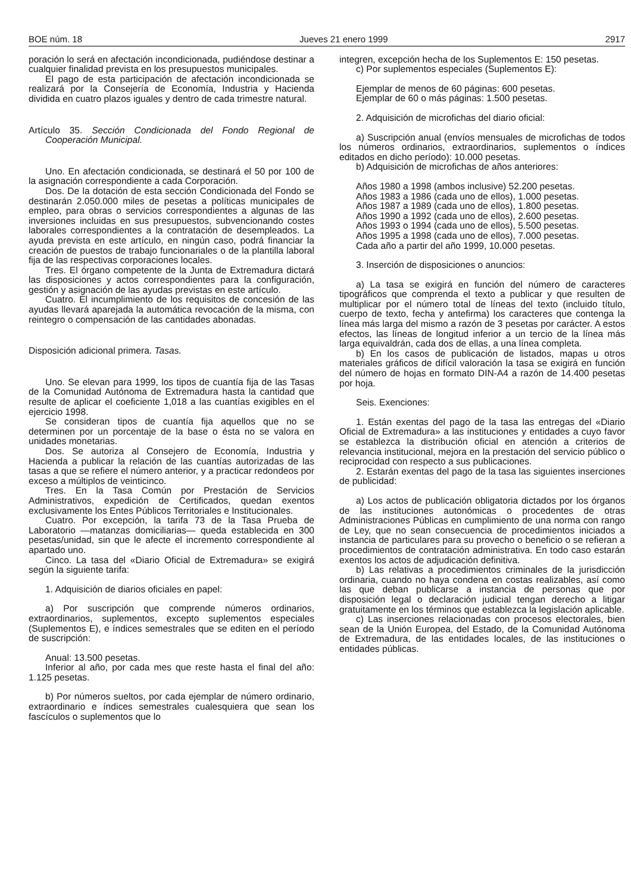BOE núm. 18 Jueves 21 enero 1999 2917
poración lo será en afectación incondicionada, pudiéndose destinar a cualquier finalidad prevista en los presupuestos municipales.
El pago de esta participación de afectación incondicionada se realizará por la Consejería de Economía, Industria y Hacienda dividida en cuatro plazos iguales y dentro de cada trimestre natural.
Artículo 35. Sección Condicionada del Fondo Regional de Cooperación Municipal.
Uno. En afectación condicionada, se destinará el 50 por 100 de la asignación correspondiente a cada Corporación.
Dos. De la dotación de esta sección Condicionada del Fondo se destinarán 2.050.000 miles de pesetas a políticas municipales de empleo, para obras o servicios correspondientes a algunas de las inversiones incluidas en sus presupuestos, subvencionando costes laborales correspondientes a la contratación de desempleados. La ayuda prevista en este artículo, en ningún caso, podrá financiar la creación de puestos de trabajo funcionariales o de la plantilla laboral fija de las respectivas corporaciones locales.
Tres. El órgano competente de la Junta de Extremadura dictará las disposiciones y actos correspondientes para la configuración, gestión y asignación de las ayudas previstas en este artículo.
Cuatro. El incumplimiento de los requisitos de concesión de las ayudas llevará aparejada la automática revocación de la misma, con reintegro o compensación de las cantidades abonadas.
Disposición adicional primera. Tasas.
Uno. Se elevan para 1999, los tipos de cuantía fija de las Tasas de la Comunidad Autónoma de Extremadura hasta la cantidad que resulte de aplicar el coeficiente 1,018 a las cuantías exigibles en el ejercicio 1998.
Se consideran tipos de cuantía fija aquellos que no se determinen por un porcentaje de la base o ésta no se valora en unidades monetarias.
Dos. Se autoriza al Consejero de Economía, Industria y Hacienda a publicar la relación de las cuantías autorizadas de las tasas a que se refiere el número anterior, y a practicar redondeos por exceso a múltiplos de veinticinco.
Tres. En la Tasa Común por Prestación de Servicios Administrativos, expedición de Certificados, quedan exentos exclusivamente los Entes Públicos Territoriales e Institucionales.
Cuatro. Por excepción, la tarifa 73 de la Tasa Prueba de Laboratorio —matanzas domiciliarias— queda establecida en 300 pesetas/unidad, sin que le afecte el incremento correspondiente al apartado uno.
Cinco. La tasa del «Diario Oficial de Extremadura» se exigirá según la siguiente tarifa:
1. Adquisición de diarios oficiales en papel:
a) Por suscripción que comprende números ordinarios, extraordinarios, suplementos, excepto suplementos especiales (Suplementos E), e índices semestrales que se editen en el período de suscripción:
Anual: 13.500 pesetas.
Inferior al año, por cada mes que reste hasta el final del año: 1.125 pesetas.
b) Por números sueltos, por cada ejemplar de número ordinario, extraordinario e índices semestrales cualesquiera que sean los fascículos o suplementos que lo
integren, excepción hecha de los Suplementos E: 150 pesetas.
c) Por suplementos especiales (Suplementos E):
Ejemplar de menos de 60 páginas: 600 pesetas.
Ejemplar de 60 o más páginas: 1.500 pesetas.
2. Adquisición de microfichas del diario oficial:
a) Suscripción anual (envíos mensuales de microfichas de todos los números ordinarios, extraordinarios, suplementos o índices editados en dicho período): 10.000 pesetas.
b) Adquisición de microfichas de años anteriores:
Años 1980 a 1998 (ambos inclusive) 52.200 pesetas.
Años 1983 a 1986 (cada uno de ellos), 1.000 pesetas.
Años 1987 a 1989 (cada uno de ellos), 1.800 pesetas.
Años 1990 a 1992 (cada uno de ellos), 2.600 pesetas.
Años 1993 o 1994 (cada uno de ellos), 5.500 pesetas.
Años 1995 a 1998 (cada uno de ellos), 7.000 pesetas.
Cada año a partir del año 1999, 10.000 pesetas.
3. Inserción de disposiciones o anuncios:
a) La tasa se exigirá en función del número de caracteres tipográficos que comprenda el texto a publicar y que resulten de multiplicar por el número total de líneas del texto (incluido título, cuerpo de texto, fecha y antefirma) los caracteres que contenga la línea más larga del mismo a razón de 3 pesetas por carácter. A estos efectos, las líneas de longitud inferior a un tercio de la línea más larga equivaldrán, cada dos de ellas, a una línea completa.
b) En los casos de publicación de listados, mapas u otros materiales gráficos de difícil valoración la tasa se exigirá en función del número de hojas en formato DIN-A4 a razón de 14.400 pesetas por hoja.
Seis. Exenciones:
1. Están exentas del pago de la tasa las entregas del «Diario Oficial de Extremadura» a las instituciones y entidades a cuyo favor se establezca la distribución oficial en atención a criterios de relevancia institucional, mejora en la prestación del servicio público o reciprocidad con respecto a sus publicaciones.
2. Estarán exentas del pago de la tasa las siguientes inserciones de publicidad:
a) Los actos de publicación obligatoria dictados por los órganos de las instituciones autonómicas o procedentes de otras Administraciones Públicas en cumplimiento de una norma con rango de Ley, que no sean consecuencia de procedimientos iniciados a instancia de particulares para su provecho o beneficio o se refieran a procedimientos de contratación administrativa. En todo caso estarán exentos los actos de adjudicación definitiva.
b) Las relativas a procedimientos criminales de la jurisdicción ordinaria, cuando no haya condena en costas realizables, así como las que deban publicarse a instancia de personas que por disposición legal o declaración judicial tengan derecho a litigar gratuitamente en los términos que establezca la legislación aplicable.
c) Las inserciones relacionadas con procesos electorales, bien sean de la Unión Europea, del Estado, de la Comunidad Autónoma de Extremadura, de las entidades locales, de las instituciones o entidades públicas.